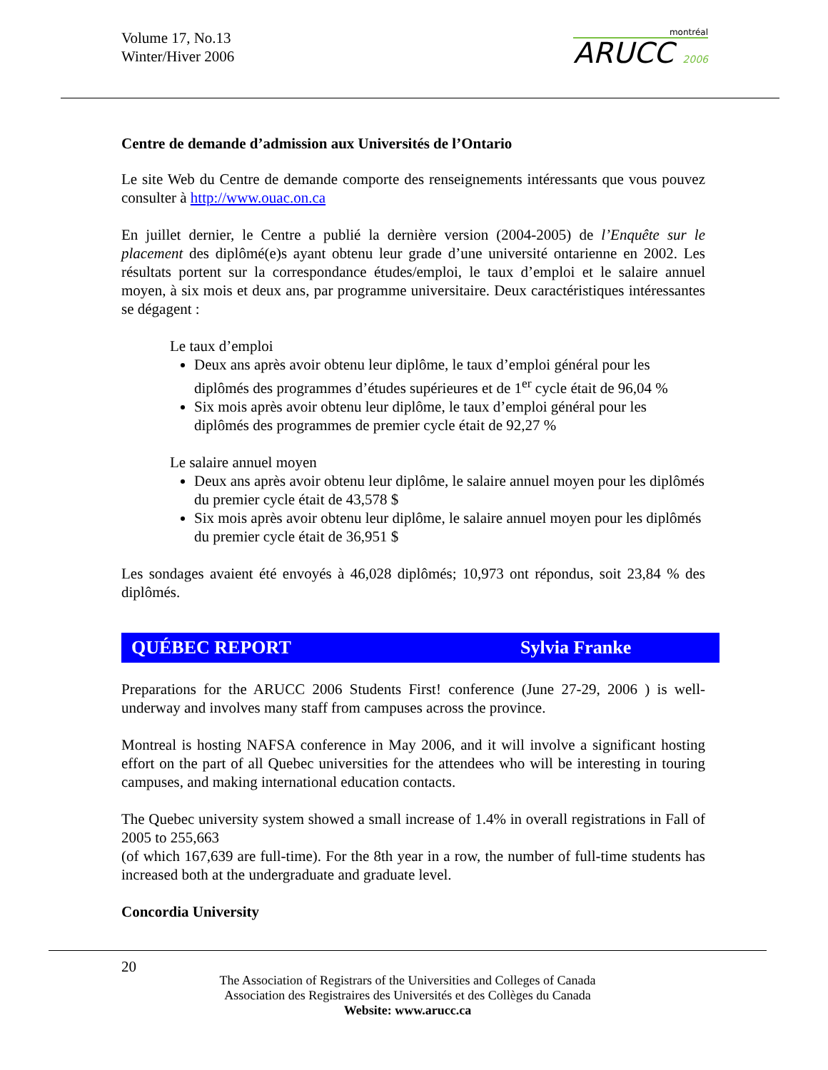Volume 17, No.13
Winter/Hiver 2006
montréal
ARUCC 2006
Centre de demande d’admission aux Universités de l’Ontario
Le site Web du Centre de demande comporte des renseignements intéressants que vous pouvez consulter à http://www.ouac.on.ca
En juillet dernier, le Centre a publié la dernière version (2004-2005) de l’Enquête sur le placement des diplômé(e)s ayant obtenu leur grade d’une université ontarienne en 2002. Les résultats portent sur la correspondance études/emploi, le taux d’emploi et le salaire annuel moyen, à six mois et deux ans, par programme universitaire. Deux caractéristiques intéressantes se dégagent :
Le taux d’emploi
Deux ans après avoir obtenu leur diplôme, le taux d’emploi général pour les diplômés des programmes d’études supérieures et de 1<sup>er</sup> cycle était de 96,04 %
Six mois après avoir obtenu leur diplôme, le taux d’emploi général pour les diplômés des programmes de premier cycle était de 92,27 %
Le salaire annuel moyen
Deux ans après avoir obtenu leur diplôme, le salaire annuel moyen pour les diplômés du premier cycle était de 43,578 $
Six mois après avoir obtenu leur diplôme, le salaire annuel moyen pour les diplômés du premier cycle était de 36,951 $
Les sondages avaient été envoyés à 46,028 diplômés; 10,973 ont répondus, soit 23,84 % des diplômés.
QUÉBEC REPORT Sylvia Franke
Preparations for the ARUCC 2006 Students First! conference (June 27-29, 2006 ) is well-underway and involves many staff from campuses across the province.
Montreal is hosting NAFSA conference in May 2006, and it will involve a significant hosting effort on the part of all Quebec universities for the attendees who will be interesting in touring campuses, and making international education contacts.
The Quebec university system showed a small increase of 1.4% in overall registrations in Fall of 2005 to 255,663
(of which 167,639 are full-time). For the 8th year in a row, the number of full-time students has increased both at the undergraduate and graduate level.
Concordia University
20
The Association of Registrars of the Universities and Colleges of Canada
Association des Registraires des Universités et des Collèges du Canada
Website: www.arucc.ca